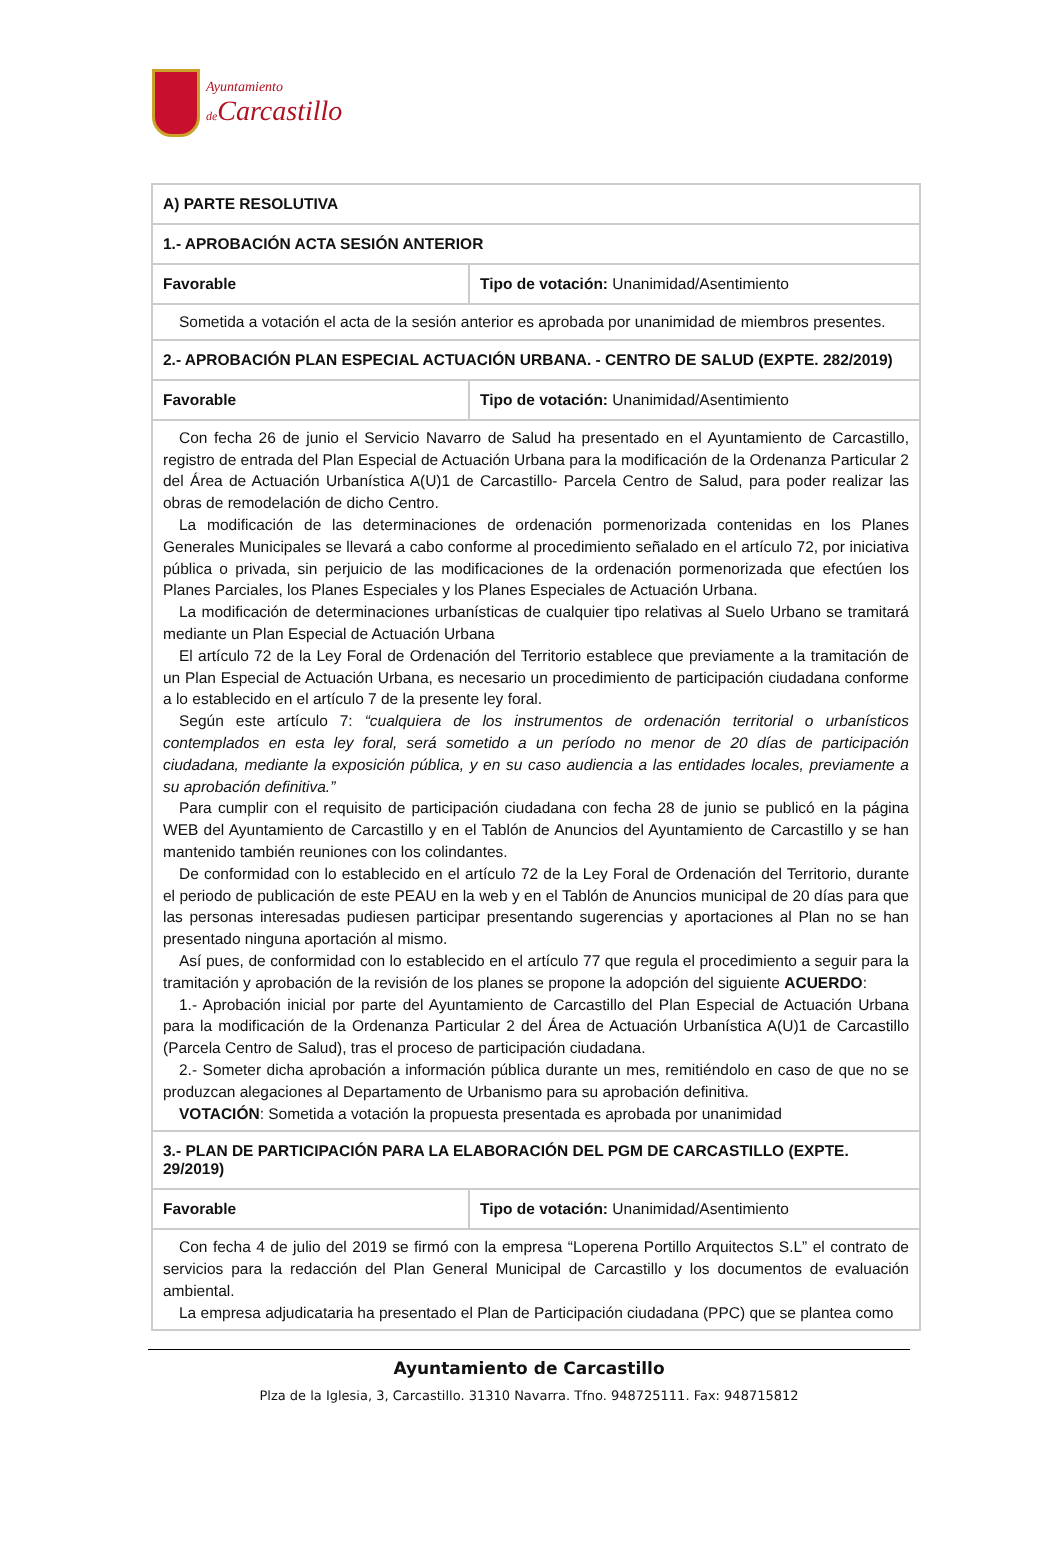Ayuntamiento
de Carcastillo
| A) PARTE RESOLUTIVA | |
| 1.- APROBACIÓN ACTA SESIÓN ANTERIOR | |
| Favorable | Tipo de votación: Unanimidad/Asentimiento |
| Sometida a votación el acta de la sesión anterior es aprobada por unanimidad de miembros presentes. | |
| 2.- APROBACIÓN PLAN ESPECIAL ACTUACIÓN URBANA. - CENTRO DE SALUD (EXPTE. 282/2019) | |
| Favorable | Tipo de votación: Unanimidad/Asentimiento |
| Con fecha 26 de junio el Servicio Navarro de Salud ha presentado en el Ayuntamiento de Carcastillo, registro de entrada del Plan Especial de Actuación Urbana para la modificación de la Ordenanza Particular 2 del Área de Actuación Urbanística A(U)1 de Carcastillo- Parcela Centro de Salud, para poder realizar las obras de remodelación de dicho Centro. La modificación de las determinaciones de ordenación pormenorizada contenidas en los Planes Generales Municipales se llevará a cabo conforme al procedimiento señalado en el artículo 72, por iniciativa pública o privada, sin perjuicio de las modificaciones de la ordenación pormenorizada que efectúen los Planes Parciales, los Planes Especiales y los Planes Especiales de Actuación Urbana. La modificación de determinaciones urbanísticas de cualquier tipo relativas al Suelo Urbano se tramitará mediante un Plan Especial de Actuación Urbana El artículo 72 de la Ley Foral de Ordenación del Territorio establece que previamente a la tramitación de un Plan Especial de Actuación Urbana, es necesario un procedimiento de participación ciudadana conforme a lo establecido en el artículo 7 de la presente ley foral. Según este artículo 7: “cualquiera de los instrumentos de ordenación territorial o urbanísticos contemplados en esta ley foral, será sometido a un período no menor de 20 días de participación ciudadana, mediante la exposición pública, y en su caso audiencia a las entidades locales, previamente a su aprobación definitiva.” Para cumplir con el requisito de participación ciudadana con fecha 28 de junio se publicó en la página WEB del Ayuntamiento de Carcastillo y en el Tablón de Anuncios del Ayuntamiento de Carcastillo y se han mantenido también reuniones con los colindantes. De conformidad con lo establecido en el artículo 72 de la Ley Foral de Ordenación del Territorio, durante el periodo de publicación de este PEAU en la web y en el Tablón de Anuncios municipal de 20 días para que las personas interesadas pudiesen participar presentando sugerencias y aportaciones al Plan no se han presentado ninguna aportación al mismo. Así pues, de conformidad con lo establecido en el artículo 77 que regula el procedimiento a seguir para la tramitación y aprobación de la revisión de los planes se propone la adopción del siguiente ACUERDO : 1.- Aprobación inicial por parte del Ayuntamiento de Carcastillo del Plan Especial de Actuación Urbana para la modificación de la Ordenanza Particular 2 del Área de Actuación Urbanística A(U)1 de Carcastillo (Parcela Centro de Salud), tras el proceso de participación ciudadana. 2.- Someter dicha aprobación a información pública durante un mes, remitiéndolo en caso de que no se produzcan alegaciones al Departamento de Urbanismo para su aprobación definitiva. VOTACIÓN : Sometida a votación la propuesta presentada es aprobada por unanimidad | |
| 3.- PLAN DE PARTICIPACIÓN PARA LA ELABORACIÓN DEL PGM DE CARCASTILLO (EXPTE. 29/2019) | |
| Favorable | Tipo de votación: Unanimidad/Asentimiento |
| Con fecha 4 de julio del 2019 se firmó con la empresa “Loperena Portillo Arquitectos S.L” el contrato de servicios para la redacción del Plan General Municipal de Carcastillo y los documentos de evaluación ambiental. La empresa adjudicataria ha presentado el Plan de Participación ciudadana (PPC) que se plantea como | |
Ayuntamiento de Carcastillo
Plza de la Iglesia, 3, Carcastillo. 31310 Navarra. Tfno. 948725111. Fax: 948715812